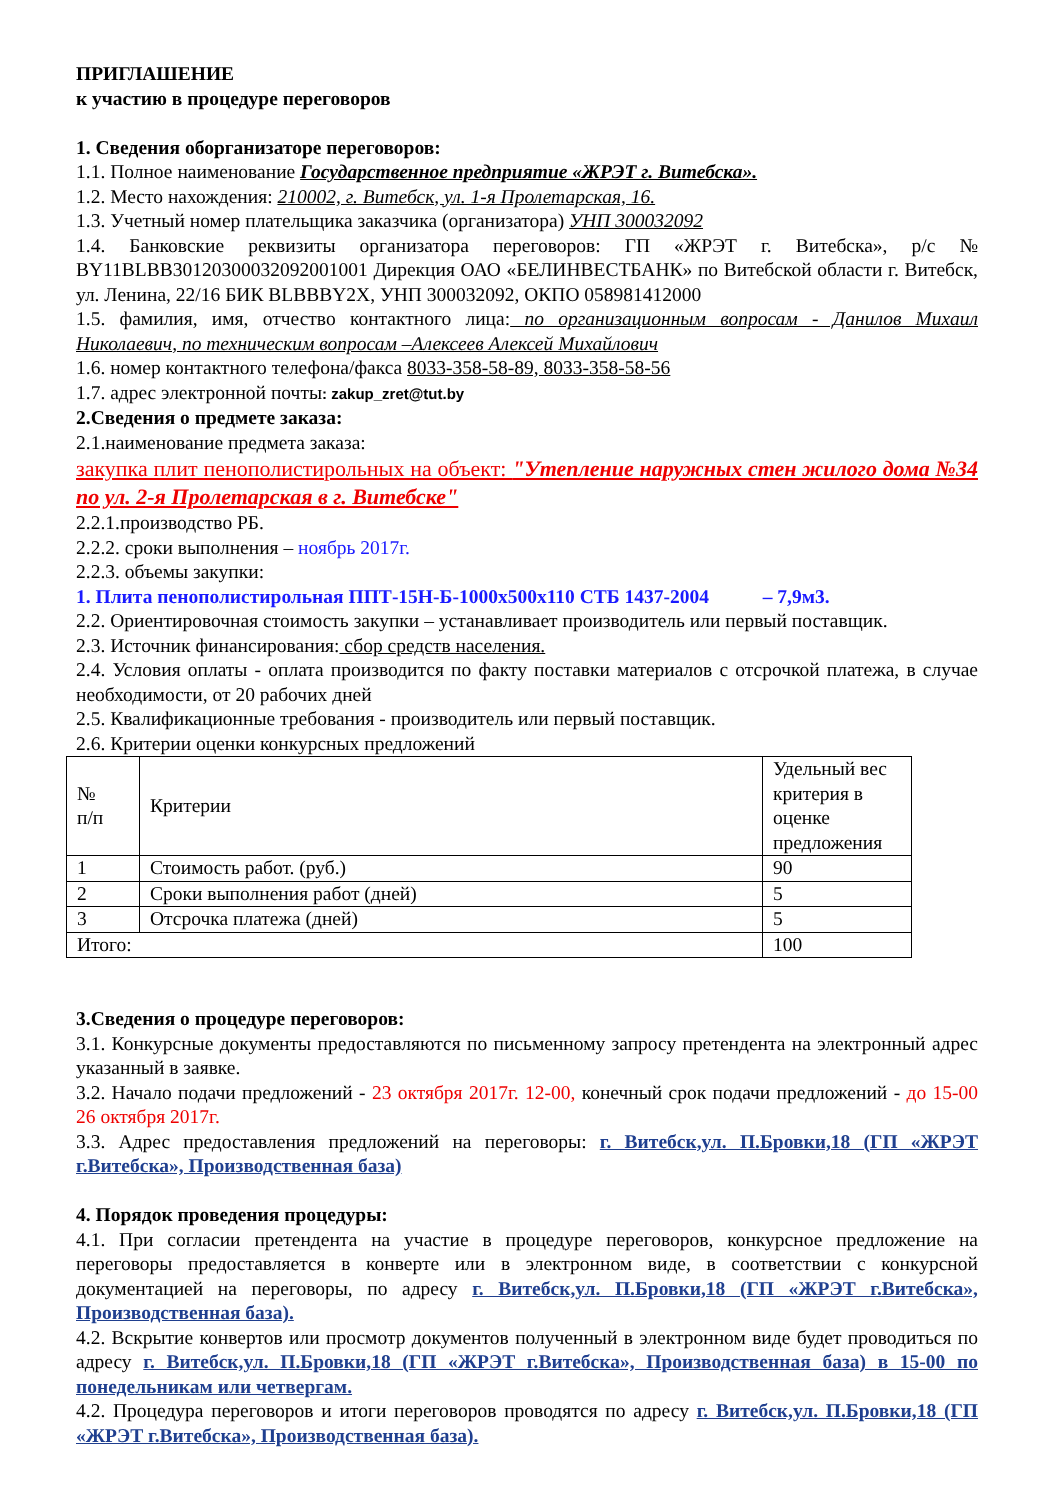ПРИГЛАШЕНИЕ
к участию в процедуре переговоров
1. Сведения оборганизаторе переговоров:
1.1. Полное наименование Государственное предприятие «ЖРЭТ г. Витебска».
1.2. Место нахождения: 210002, г. Витебск, ул. 1-я Пролетарская, 16.
1.3. Учетный номер плательщика заказчика (организатора) УНП 300032092
1.4. Банковские реквизиты организатора переговоров: ГП «ЖРЭТ г. Витебска», р/с № BY11BLBB30120300032092001001 Дирекция ОАО «БЕЛИНВЕСТБАНК» по Витебской области г. Витебск, ул. Ленина, 22/16 БИК BLBBBY2X, УНП 300032092, ОКПО 058981412000
1.5. фамилия, имя, отчество контактного лица: по организационным вопросам - Данилов Михаил Николаевич, по техническим вопросам –Алексеев Алексей Михайлович
1.6. номер контактного телефона/факса 8033-358-58-89, 8033-358-58-56
1.7. адрес электронной почты: zakup_zret@tut.by
2.Сведения о предмете заказа:
2.1.наименование предмета заказа:
закупка плит пенополистирольных на объект: "Утепление наружных стен жилого дома №34 по ул. 2-я Пролетарская в г. Витебске"
2.2.1.производство РБ.
2.2.2. сроки выполнения – ноябрь 2017г.
2.2.3. объемы закупки:
1. Плита пенополистирольная ППТ-15Н-Б-1000х500х110 СТБ 1437-2004 – 7,9м3.
2.2. Ориентировочная стоимость закупки – устанавливает производитель или первый поставщик.
2.3. Источник финансирования: сбор средств населения.
2.4. Условия оплаты - оплата производится по факту поставки материалов с отсрочкой платежа, в случае необходимости, от 20 рабочих дней
2.5. Квалификационные требования - производитель или первый поставщик.
2.6. Критерии оценки конкурсных предложений
| № п/п | Критерии | Удельный вес критерия в оценке предложения |
| 1 | Стоимость работ. (руб.) | 90 |
| 2 | Сроки выполнения работ (дней) | 5 |
| 3 | Отсрочка платежа (дней) | 5 |
| Итого: | | 100 |
3.Сведения о процедуре переговоров:
3.1. Конкурсные документы предоставляются по письменному запросу претендента на электронный адрес указанный в заявке.
3.2. Начало подачи предложений - 23 октября 2017г. 12-00, конечный срок подачи предложений - до 15-00 26 октября 2017г.
3.3. Адрес предоставления предложений на переговоры: г. Витебск,ул. П.Бровки,18 (ГП «ЖРЭТ г.Витебска», Производственная база)
4. Порядок проведения процедуры:
4.1. При согласии претендента на участие в процедуре переговоров, конкурсное предложение на переговоры предоставляется в конверте или в электронном виде, в соответствии с конкурсной документацией на переговоры, по адресу г. Витебск,ул. П.Бровки,18 (ГП «ЖРЭТ г.Витебска», Производственная база).
4.2. Вскрытие конвертов или просмотр документов полученный в электронном виде будет проводиться по адресу г. Витебск,ул. П.Бровки,18 (ГП «ЖРЭТ г.Витебска», Производственная база) в 15-00 по понедельникам или четвергам.
4.2. Процедура переговоров и итоги переговоров проводятся по адресу г. Витебск,ул. П.Бровки,18 (ГП «ЖРЭТ г.Витебска», Производственная база).